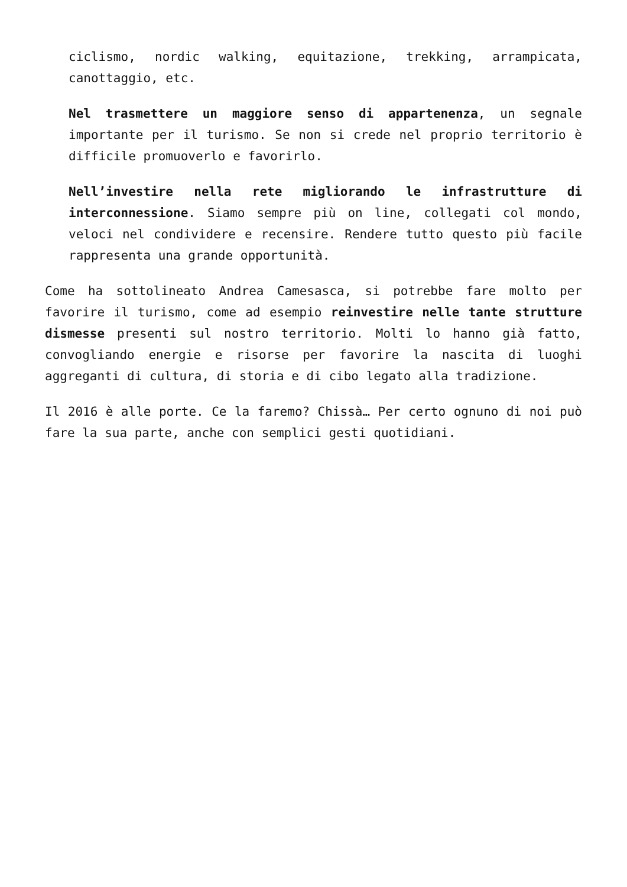ciclismo, nordic walking, equitazione, trekking, arrampicata, canottaggio, etc.
Nel trasmettere un maggiore senso di appartenenza, un segnale importante per il turismo. Se non si crede nel proprio territorio è difficile promuoverlo e favorirlo.
Nell’investire nella rete migliorando le infrastrutture di interconnessione. Siamo sempre più on line, collegati col mondo, veloci nel condividere e recensire. Rendere tutto questo più facile rappresenta una grande opportunità.
Come ha sottolineato Andrea Camesasca, si potrebbe fare molto per favorire il turismo, come ad esempio reinvestire nelle tante strutture dismesse presenti sul nostro territorio. Molti lo hanno già fatto, convogliando energie e risorse per favorire la nascita di luoghi aggreganti di cultura, di storia e di cibo legato alla tradizione.
Il 2016 è alle porte. Ce la faremo? Chissà… Per certo ognuno di noi può fare la sua parte, anche con semplici gesti quotidiani.